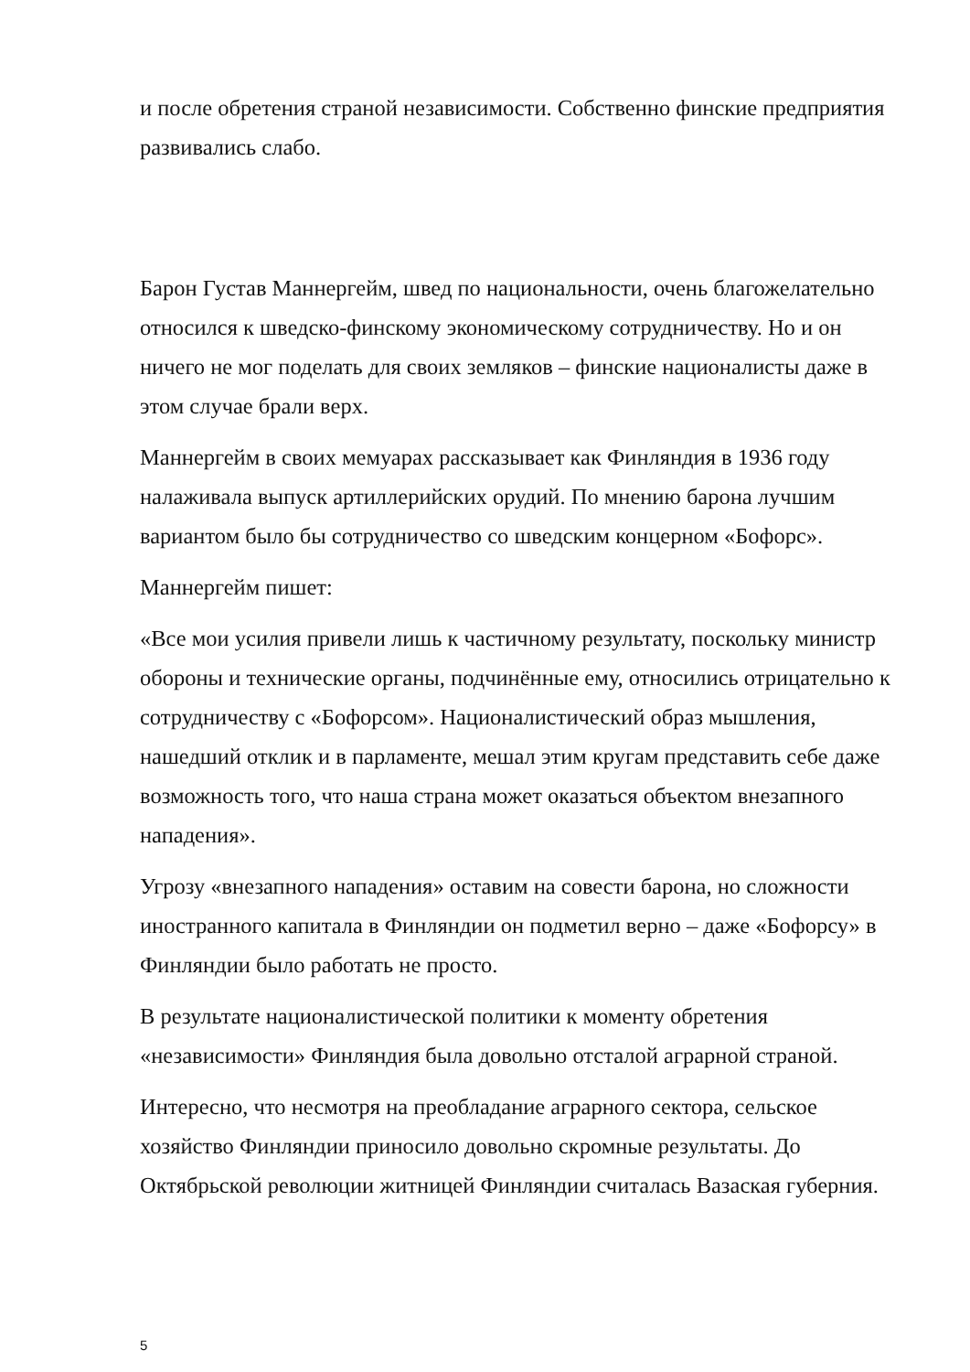и после обретения страной независимости. Собственно финские предприятия развивались слабо.
Барон Густав Маннергейм, швед по национальности, очень благожелательно относился к шведско-финскому экономическому сотрудничеству. Но и он ничего не мог поделать для своих земляков – финские националисты даже в этом случае брали верх.
Маннергейм в своих мемуарах рассказывает как Финляндия в 1936 году налаживала выпуск артиллерийских орудий. По мнению барона лучшим вариантом было бы сотрудничество со шведским концерном «Бофорс».
Маннергейм пишет:
«Все мои усилия привели лишь к частичному результату, поскольку министр обороны и технические органы, подчинённые ему, относились отрицательно к сотрудничеству с «Бофорсом». Националистический образ мышления, нашедший отклик и в парламенте, мешал этим кругам представить себе даже возможность того, что наша страна может оказаться объектом внезапного нападения».
Угрозу «внезапного нападения» оставим на совести барона, но сложности иностранного капитала в Финляндии он подметил верно – даже «Бофорсу» в Финляндии было работать не просто.
В результате националистической политики к моменту обретения «независимости» Финляндия была довольно отсталой аграрной страной.
Интересно, что несмотря на преобладание аграрного сектора, сельское хозяйство Финляндии приносило довольно скромные результаты. До Октябрьской революции житницей Финляндии считалась Вазаская губерния.
5